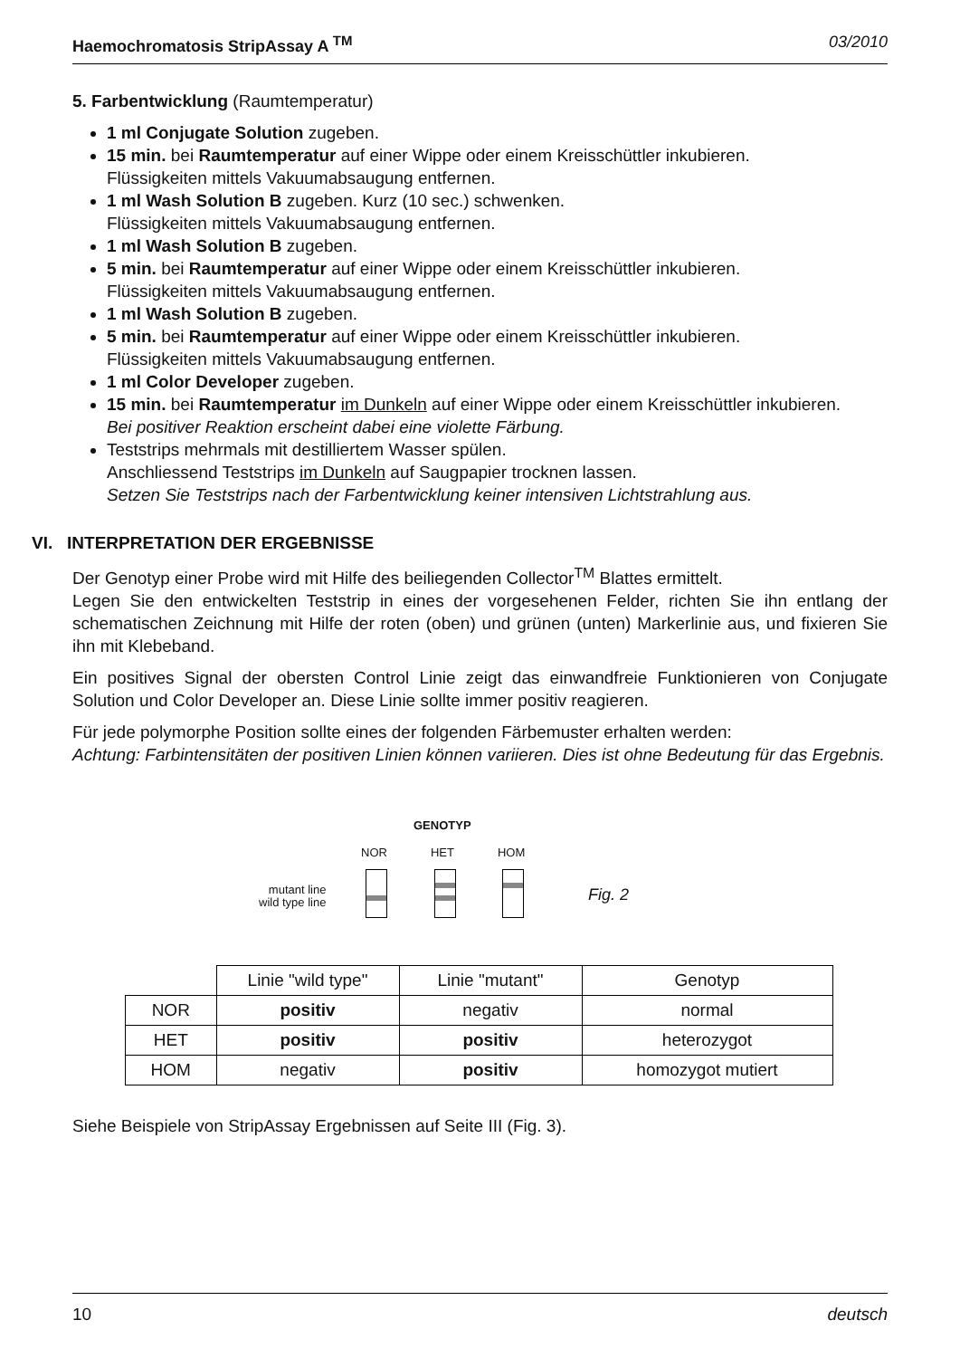Haemochromatosis StripAssay A <sup>TM</sup> 03/2010
5. Farbentwicklung (Raumtemperatur)
1 ml Conjugate Solution zugeben.
15 min. bei Raumtemperatur auf einer Wippe oder einem Kreisschüttler inkubieren.
Flüssigkeiten mittels Vakuumabsaugung entfernen.
1 ml Wash Solution B zugeben. Kurz (10 sec.) schwenken.
Flüssigkeiten mittels Vakuumabsaugung entfernen.
1 ml Wash Solution B zugeben.
5 min. bei Raumtemperatur auf einer Wippe oder einem Kreisschüttler inkubieren.
Flüssigkeiten mittels Vakuumabsaugung entfernen.
1 ml Wash Solution B zugeben.
5 min. bei Raumtemperatur auf einer Wippe oder einem Kreisschüttler inkubieren.
Flüssigkeiten mittels Vakuumabsaugung entfernen.
1 ml Color Developer zugeben.
15 min. bei Raumtemperatur im Dunkeln auf einer Wippe oder einem Kreisschüttler inkubieren.
Bei positiver Reaktion erscheint dabei eine violette Färbung.
Teststrips mehrmals mit destilliertem Wasser spülen.
Anschliessend Teststrips im Dunkeln auf Saugpapier trocknen lassen.
Setzen Sie Teststrips nach der Farbentwicklung keiner intensiven Lichtstrahlung aus.
VI. INTERPRETATION DER ERGEBNISSE
Der Genotyp einer Probe wird mit Hilfe des beiliegenden Collector<sup>TM</sup> Blattes ermittelt.
Legen Sie den entwickelten Teststrip in eines der vorgesehenen Felder, richten Sie ihn entlang der schematischen Zeichnung mit Hilfe der roten (oben) und grünen (unten) Markerlinie aus, und fixieren Sie ihn mit Klebeband.
Ein positives Signal der obersten Control Linie zeigt das einwandfreie Funktionieren von Conjugate Solution und Color Developer an. Diese Linie sollte immer positiv reagieren.
Für jede polymorphe Position sollte eines der folgenden Färbemuster erhalten werden:
Achtung: Farbintensitäten der positiven Linien können variieren. Dies ist ohne Bedeutung für das Ergebnis.
GENOTYP
NOR HET HOM
mutant line
wild type line
Fig. 2
| | Linie "wild type" | Linie "mutant" | Genotyp |
| NOR | positiv | negativ | normal |
| HET | positiv | positiv | heterozygot |
| HOM | negativ | positiv | homozygot mutiert |
Siehe Beispiele von StripAssay Ergebnissen auf Seite III (Fig. 3).
10 deutsch